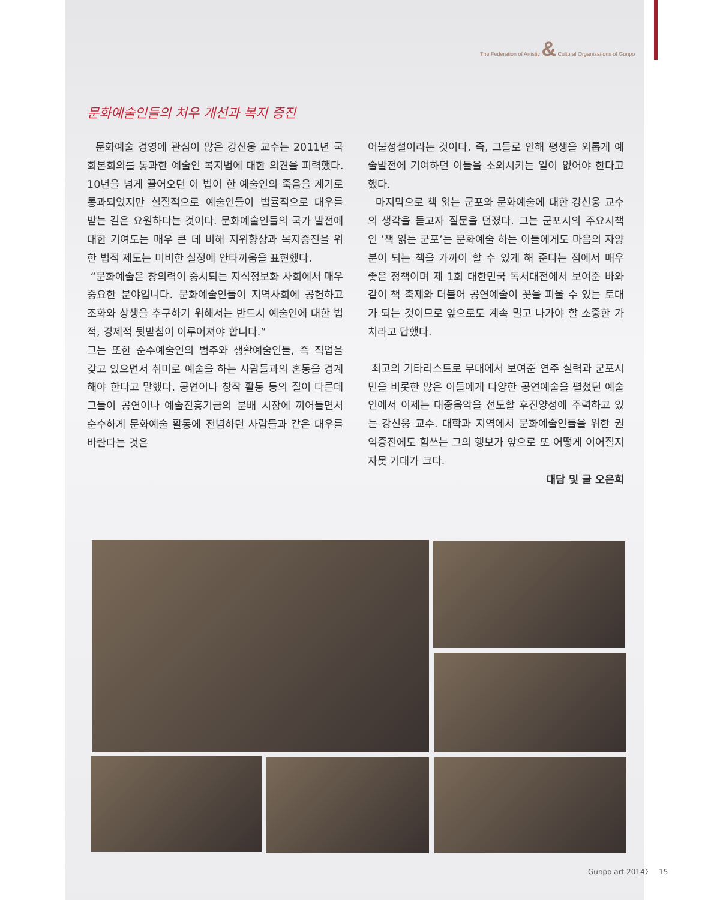The Federation of Artistic & Cultural Organizations of Gunpo
문화예술인들의 처우 개선과 복지 증진
문화예술 경영에 관심이 많은 강신웅 교수는 2011년 국회본회의를 통과한 예술인 복지법에 대한 의견을 피력했다. 10년을 넘게 끌어오던 이 법이 한 예술인의 죽음을 계기로 통과되었지만 실질적으로 예술인들이 법률적으로 대우를 받는 길은 요원하다는 것이다. 문화예술인들의 국가 발전에 대한 기여도는 매우 큰 데 비해 지위향상과 복지증진을 위한 법적 제도는 미비한 실정에 안타까움을 표현했다.
“문화예술은 창의력이 중시되는 지식정보화 사회에서 매우 중요한 분야입니다. 문화예술인들이 지역사회에 공헌하고 조화와 상생을 추구하기 위해서는 반드시 예술인에 대한 법적, 경제적 뒷받침이 이루어져야 합니다.”
그는 또한 순수예술인의 범주와 생활예술인들, 즉 직업을 갖고 있으면서 취미로 예술을 하는 사람들과의 혼동을 경계해야 한다고 말했다. 공연이나 창작 활동 등의 질이 다른데 그들이 공연이나 예술진흥기금의 분배 시장에 끼어들면서 순수하게 문화예술 활동에 전념하던 사람들과 같은 대우를 바란다는 것은
어불성설이라는 것이다. 즉, 그들로 인해 평생을 외롭게 예술발전에 기여하던 이들을 소외시키는 일이 없어야 한다고 했다.
마지막으로 책 읽는 군포와 문화예술에 대한 강신웅 교수의 생각을 듣고자 질문을 던졌다. 그는 군포시의 주요시책인 ‘책 읽는 군포’는 문화예술 하는 이들에게도 마음의 자양분이 되는 책을 가까이 할 수 있게 해 준다는 점에서 매우 좋은 정책이며 제 1회 대한민국 독서대전에서 보여준 바와 같이 책 축제와 더불어 공연예술이 꽃을 피울 수 있는 토대가 되는 것이므로 앞으로도 계속 밀고 나가야 할 소중한 가치라고 답했다.
최고의 기타리스트로 무대에서 보여준 연주 실력과 군포시민을 비롯한 많은 이들에게 다양한 공연예술을 펼쳤던 예술인에서 이제는 대중음악을 선도할 후진양성에 주력하고 있는 강신웅 교수. 대학과 지역에서 문화예술인들을 위한 권익증진에도 힘쓰는 그의 행보가 앞으로 또 어떻게 이어질지 자못 기대가 크다.
대담 및 글 오은희
Gunpo art 2014〉 15